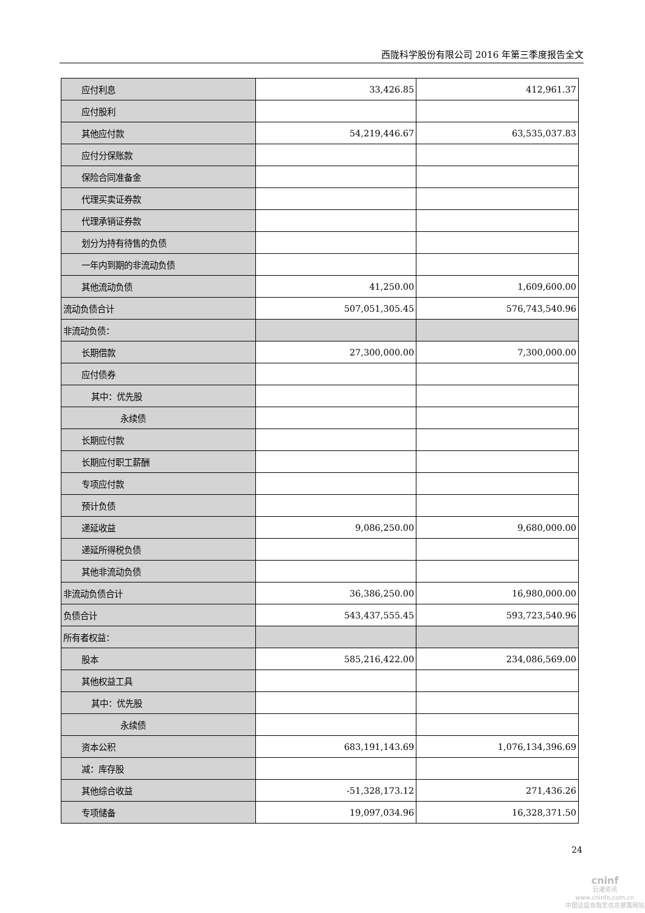西陇科学股份有限公司 2016 年第三季度报告全文
| 应付利息 | 33,426.85 | 412,961.37 |
| 应付股利 | | |
| 其他应付款 | 54,219,446.67 | 63,535,037.83 |
| 应付分保账款 | | |
| 保险合同准备金 | | |
| 代理买卖证券款 | | |
| 代理承销证券款 | | |
| 划分为持有待售的负债 | | |
| 一年内到期的非流动负债 | | |
| 其他流动负债 | 41,250.00 | 1,609,600.00 |
| 流动负债合计 | 507,051,305.45 | 576,743,540.96 |
| 非流动负债： | | |
| 长期借款 | 27,300,000.00 | 7,300,000.00 |
| 应付债券 | | |
| 其中：优先股 | | |
| 永续债 | | |
| 长期应付款 | | |
| 长期应付职工薪酬 | | |
| 专项应付款 | | |
| 预计负债 | | |
| 递延收益 | 9,086,250.00 | 9,680,000.00 |
| 递延所得税负债 | | |
| 其他非流动负债 | | |
| 非流动负债合计 | 36,386,250.00 | 16,980,000.00 |
| 负债合计 | 543,437,555.45 | 593,723,540.96 |
| 所有者权益： | | |
| 股本 | 585,216,422.00 | 234,086,569.00 |
| 其他权益工具 | | |
| 其中：优先股 | | |
| 永续债 | | |
| 资本公积 | 683,191,143.69 | 1,076,134,396.69 |
| 减：库存股 | | |
| 其他综合收益 | -51,328,173.12 | 271,436.26 |
| 专项储备 | 19,097,034.96 | 16,328,371.50 |
24
cninf
巨潮资讯
www.cninfo.com.cn
中国证监会指定信息披露网站